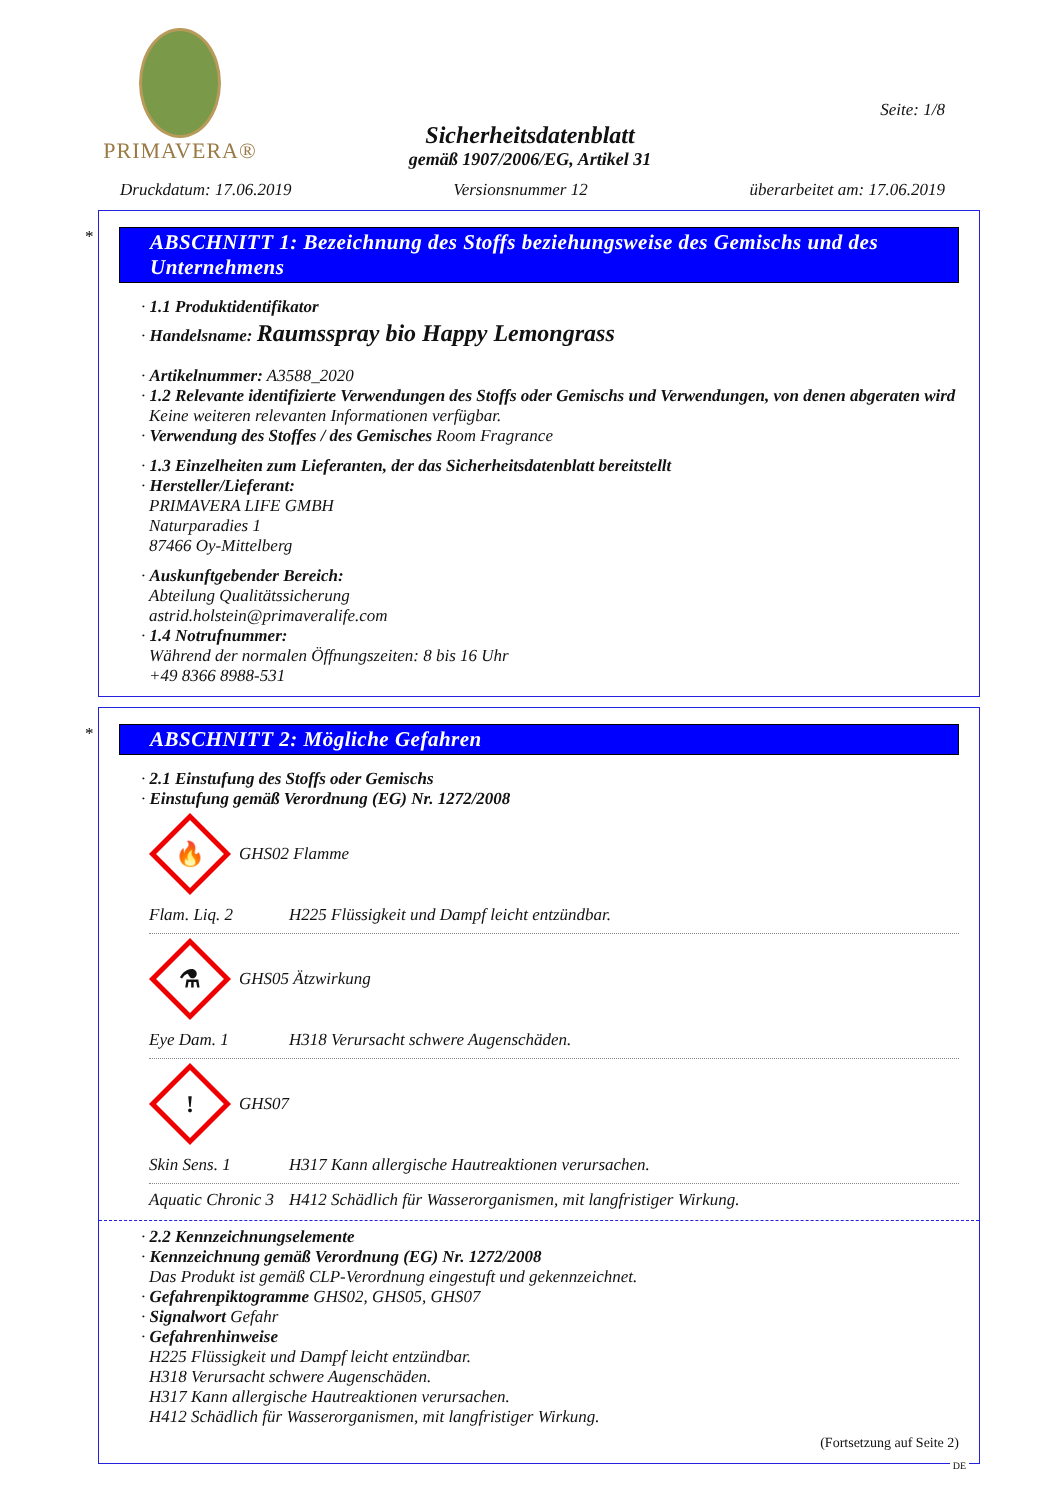PRIMAVERA®
Seite: 1/8
Sicherheitsdatenblatt
gemäß 1907/2006/EG, Artikel 31
Druckdatum: 17.06.2019 Versionsnummer 12 überarbeitet am: 17.06.2019
*
ABSCHNITT 1: Bezeichnung des Stoffs beziehungsweise des Gemischs und des Unternehmens
· 1.1 Produktidentifikator
· Handelsname: Raumsspray bio Happy Lemongrass
· Artikelnummer: A3588_2020
· 1.2 Relevante identifizierte Verwendungen des Stoffs oder Gemischs und Verwendungen, von denen abgeraten wird
Keine weiteren relevanten Informationen verfügbar.
· Verwendung des Stoffes / des Gemisches Room Fragrance
· 1.3 Einzelheiten zum Lieferanten, der das Sicherheitsdatenblatt bereitstellt
· Hersteller/Lieferant:
PRIMAVERA LIFE GMBH
Naturparadies 1
87466 Oy-Mittelberg
· Auskunftgebender Bereich:
Abteilung Qualitätssicherung
astrid.holstein@primaveralife.com
· 1.4 Notrufnummer:
Während der normalen Öffnungszeiten: 8 bis 16 Uhr
+49 8366 8988-531
*
ABSCHNITT 2: Mögliche Gefahren
· 2.1 Einstufung des Stoffs oder Gemischs
· Einstufung gemäß Verordnung (EG) Nr. 1272/2008
🔥
GHS02 Flamme
Flam. Liq. 2 H225 Flüssigkeit und Dampf leicht entzündbar.
⚗
GHS05 Ätzwirkung
Eye Dam. 1 H318 Verursacht schwere Augenschäden.
!
GHS07
Skin Sens. 1 H317 Kann allergische Hautreaktionen verursachen.
Aquatic Chronic 3 H412 Schädlich für Wasserorganismen, mit langfristiger Wirkung.
· 2.2 Kennzeichnungselemente
· Kennzeichnung gemäß Verordnung (EG) Nr. 1272/2008
Das Produkt ist gemäß CLP-Verordnung eingestuft und gekennzeichnet.
· Gefahrenpiktogramme GHS02, GHS05, GHS07
· Signalwort Gefahr
· Gefahrenhinweise
H225 Flüssigkeit und Dampf leicht entzündbar.
H318 Verursacht schwere Augenschäden.
H317 Kann allergische Hautreaktionen verursachen.
H412 Schädlich für Wasserorganismen, mit langfristiger Wirkung.
(Fortsetzung auf Seite 2)
DE